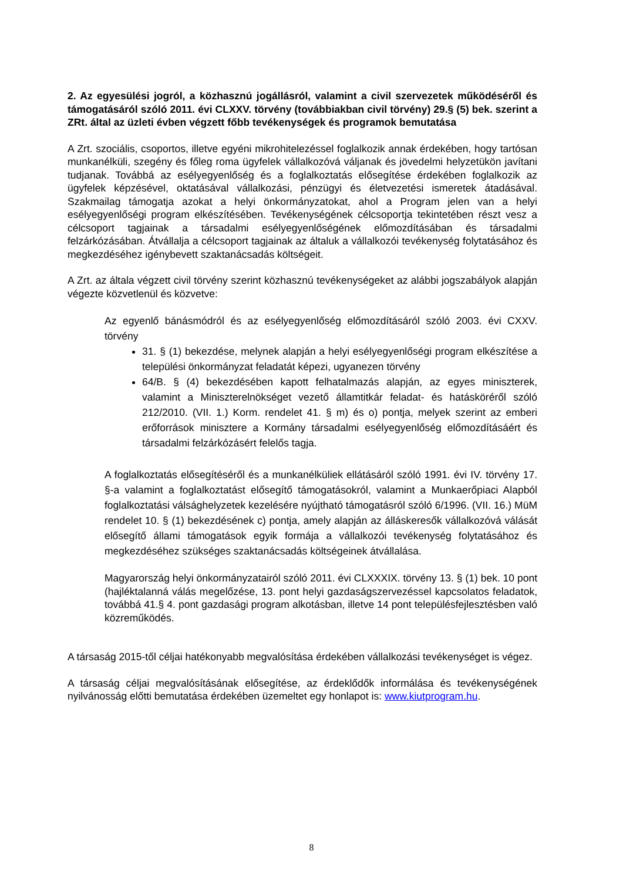2. Az egyesülési jogról, a közhasznú jogállásról, valamint a civil szervezetek működéséről és támogatásáról szóló 2011. évi CLXXV. törvény (továbbiakban civil törvény) 29.§ (5) bek. szerint a ZRt. által az üzleti évben végzett főbb tevékenységek és programok bemutatása
A Zrt. szociális, csoportos, illetve egyéni mikrohitelezéssel foglalkozik annak érdekében, hogy tartósan munkanélküli, szegény és főleg roma ügyfelek vállalkozóvá váljanak és jövedelmi helyzetükön javítani tudjanak. Továbbá az esélyegyenlőség és a foglalkoztatás elősegítése érdekében foglalkozik az ügyfelek képzésével, oktatásával vállalkozási, pénzügyi és életvezetési ismeretek átadásával. Szakmailag támogatja azokat a helyi önkormányzatokat, ahol a Program jelen van a helyi esélyegyenlőségi program elkészítésében. Tevékenységének célcsoportja tekintetében részt vesz a célcsoport tagjainak a társadalmi esélyegyenlőségének előmozdításában és társadalmi felzárkózásában. Átvállalja a célcsoport tagjainak az általuk a vállalkozói tevékenység folytatásához és megkezdéséhez igénybevett szaktanácsadás költségeit.
A Zrt. az általa végzett civil törvény szerint közhasznú tevékenységeket az alábbi jogszabályok alapján végezte közvetlenül és közvetve:
Az egyenlő bánásmódról és az esélyegyenlőség előmozdításáról szóló 2003. évi CXXV. törvény
31. § (1) bekezdése, melynek alapján a helyi esélyegyenlőségi program elkészítése a települési önkormányzat feladatát képezi, ugyanezen törvény
64/B. § (4) bekezdésében kapott felhatalmazás alapján, az egyes miniszterek, valamint a Miniszterelnökséget vezető államtitkár feladat- és hatásköréről szóló 212/2010. (VII. 1.) Korm. rendelet 41. § m) és o) pontja, melyek szerint az emberi erőforrások minisztere a Kormány társadalmi esélyegyenlőség előmozdításáért és társadalmi felzárkózásért felelős tagja.
A foglalkoztatás elősegítéséről és a munkanélküliek ellátásáról szóló 1991. évi IV. törvény 17. §-a valamint a foglalkoztatást elősegítő támogatásokról, valamint a Munkaerőpiaci Alapból foglalkoztatási válsághelyzetek kezelésére nyújtható támogatásról szóló 6/1996. (VII. 16.) MüM rendelet 10. § (1) bekezdésének c) pontja, amely alapján az álláskeresők vállalkozóvá válását elősegítő állami támogatások egyik formája a vállalkozói tevékenység folytatásához és megkezdéséhez szükséges szaktanácsadás költségeinek átvállalása.
Magyarország helyi önkormányzatairól szóló 2011. évi CLXXXIX. törvény 13. § (1) bek. 10 pont (hajléktalanná válás megelőzése, 13. pont helyi gazdaságszervezéssel kapcsolatos feladatok, továbbá 41.§ 4. pont gazdasági program alkotásban, illetve 14 pont településfejlesztésben való közreműködés.
A társaság 2015-től céljai hatékonyabb megvalósítása érdekében vállalkozási tevékenységet is végez.
A társaság céljai megvalósításának elősegítése, az érdeklődők informálása és tevékenységének nyilvánosság előtti bemutatása érdekében üzemeltet egy honlapot is: www.kiutprogram.hu.
8